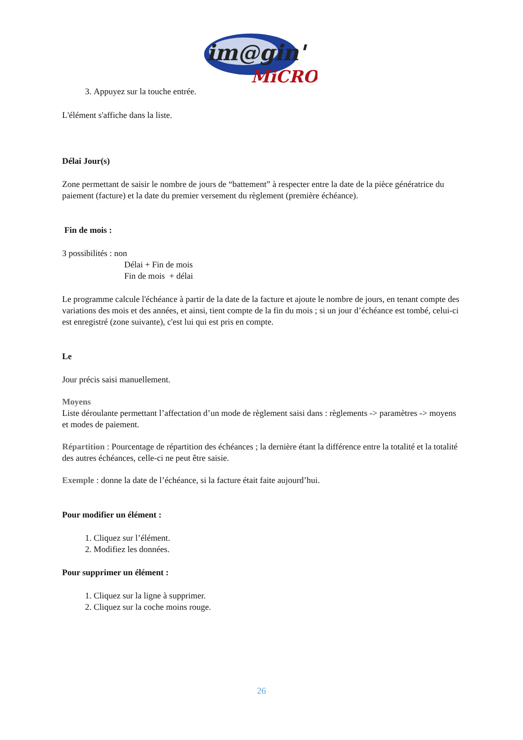im@gin'
MiCRO
3. Appuyez sur la touche entrée.
L'élément s'affiche dans la liste.
Délai Jour(s)
Zone permettant de saisir le nombre de jours de “battement” à respecter entre la date de la pièce génératrice du paiement (facture) et la date du premier versement du règlement (première échéance).
Fin de mois :
3 possibilités : non
Délai + Fin de mois
Fin de mois + délai
Le programme calcule l'échéance à partir de la date de la facture et ajoute le nombre de jours, en tenant compte des variations des mois et des années, et ainsi, tient compte de la fin du mois ; si un jour d’échéance est tombé, celui-ci est enregistré (zone suivante), c'est lui qui est pris en compte.
Le
Jour précis saisi manuellement.
Moyens
Liste déroulante permettant l’affectation d’un mode de règlement saisi dans : règlements -> paramètres -> moyens et modes de paiement.
Répartition : Pourcentage de répartition des échéances ; la dernière étant la différence entre la totalité et la totalité des autres échéances, celle-ci ne peut être saisie.
Exemple : donne la date de l’échéance, si la facture était faite aujourd’hui.
Pour modifier un élément :
1. Cliquez sur l’élément.
2. Modifiez les données.
Pour supprimer un élément :
1. Cliquez sur la ligne à supprimer.
2. Cliquez sur la coche moins rouge.
26